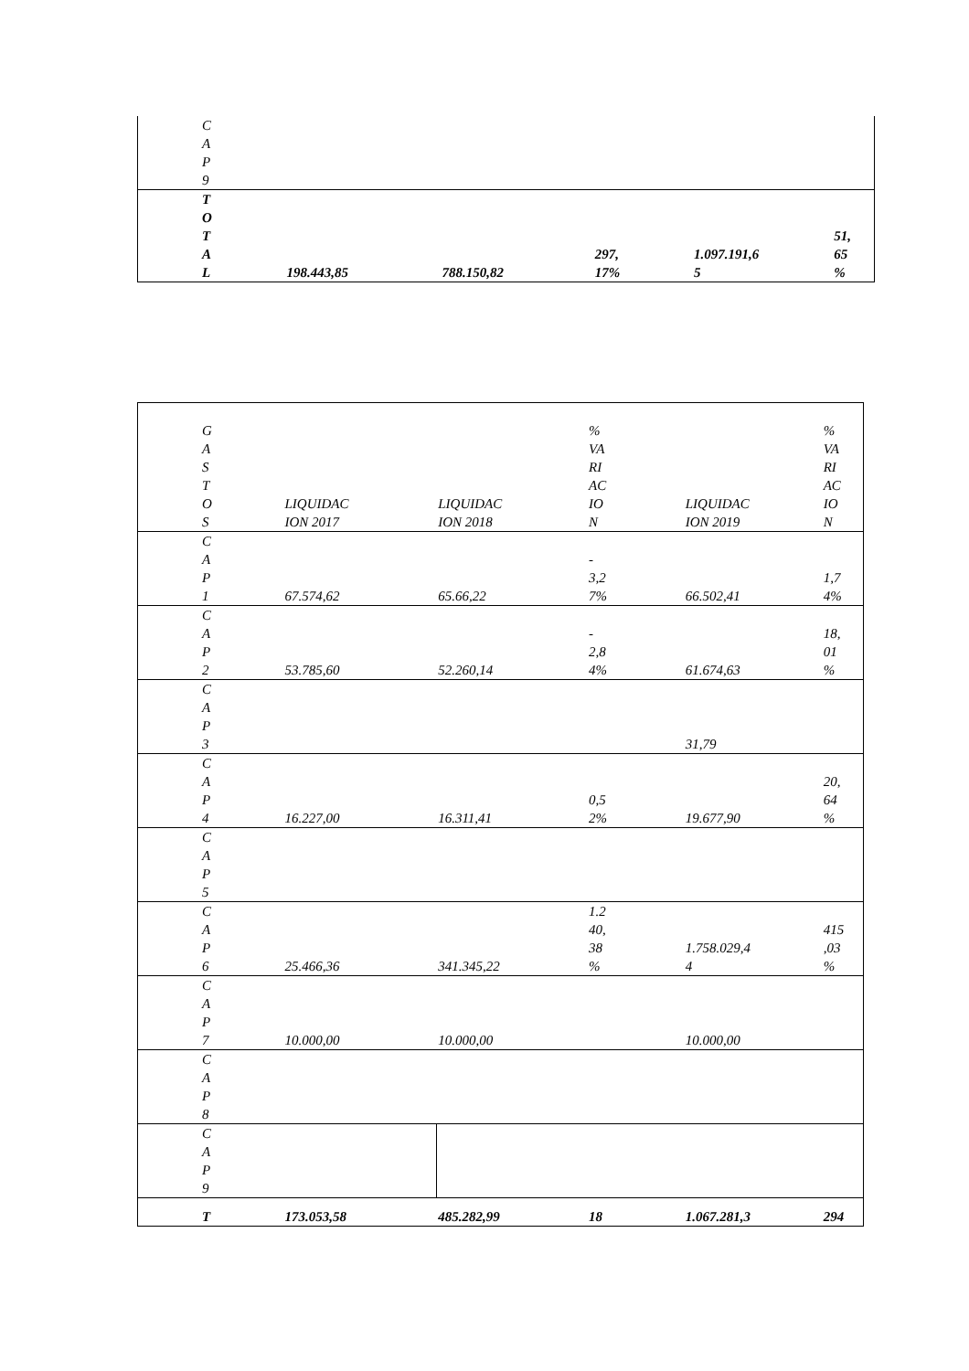| C A P 9 | | | | | |
| T O T A L | 198.443,85 | 788.150,82 | 297, 17% | 1.097.191,6 5 | 51, 65 % |
| G A S T O S | LIQUIDAC ION 2017 | LIQUIDAC ION 2018 | % VA RI AC IO N | LIQUIDAC ION 2019 | % VA RI AC IO N |
| C A P 1 | 67.574,62 | 65.66,22 | - 3,2 7% | 66.502,41 | 1,7 4% |
| C A P 2 | 53.785,60 | 52.260,14 | - 2,8 4% | 61.674,63 | 18, 01 % |
| C A P 3 | | | | 31,79 | |
| C A P 4 | 16.227,00 | 16.311,41 | 0,5 2% | 19.677,90 | 20, 64 % |
| C A P 5 | | | | | |
| C A P 6 | 25.466,36 | 341.345,22 | 1.2 40, 38 % | 1.758.029,4 4 | 415 ,03 % |
| C A P 7 | 10.000,00 | 10.000,00 | | 10.000,00 | |
| C A P 8 | | | | | |
| C A P 9 | | | | | |
| T | 173.053,58 | 485.282,99 | 18 | 1.067.281,3 | 294 |